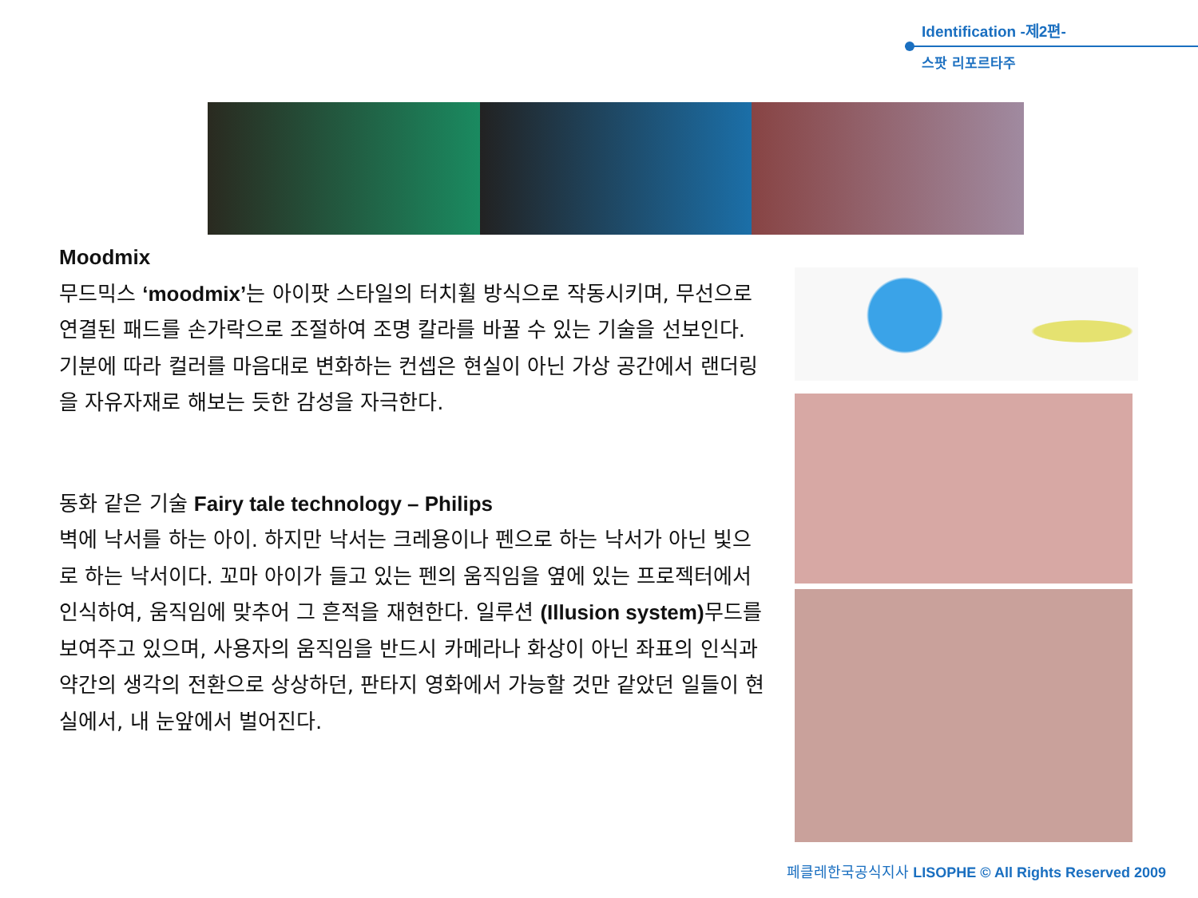Identification -제2편-
스팟 리포르타주
Moodmix
무드믹스 ‘moodmix’는 아이팟 스타일의 터치휠 방식으로 작동시키며, 무선으로 연결된 패드를 손가락으로 조절하여 조명 칼라를 바꿀 수 있는 기술을 선보인다. 기분에 따라 컬러를 마음대로 변화하는 컨셉은 현실이 아닌 가상 공간에서 랜더링을 자유자재로 해보는 듯한 감성을 자극한다.
동화 같은 기술 Fairy tale technology – Philips
벽에 낙서를 하는 아이. 하지만 낙서는 크레용이나 펜으로 하는 낙서가 아닌 빛으로 하는 낙서이다. 꼬마 아이가 들고 있는 펜의 움직임을 옆에 있는 프로젝터에서 인식하여, 움직임에 맞추어 그 흔적을 재현한다. 일루션 (Illusion system) 무드를 보여주고 있으며, 사용자의 움직임을 반드시 카메라나 화상이 아닌 좌표의 인식과 약간의 생각의 전환으로 상상하던, 판타지 영화에서 가능할 것만 같았던 일들이 현실에서, 내 눈앞에서 벌어진다.
페클레한국공식지사 LISOPHE © All Rights Reserved 2009